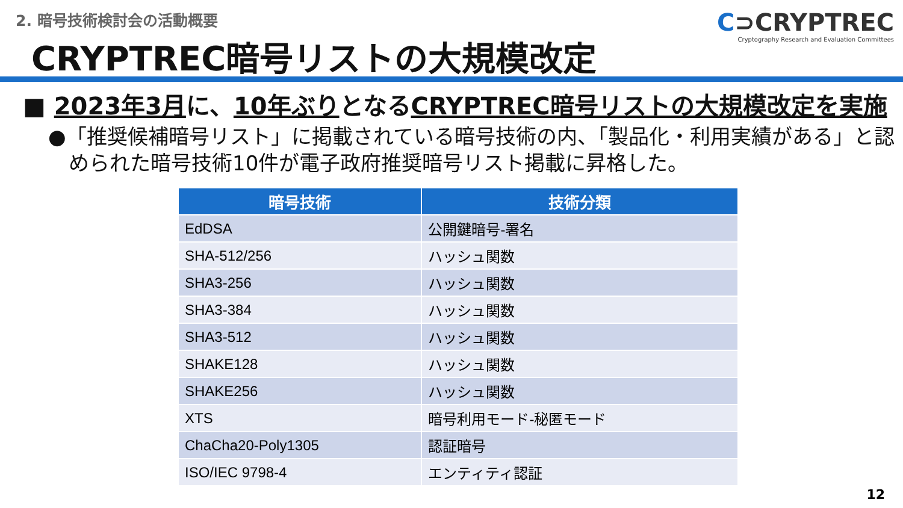2. 暗号技術検討会の活動概要
CRYPTREC暗号リストの大規模改定
C⊃CRYPTREC
Cryptography Research and Evaluation Committees
■ 2023年3月に、10年ぶりとなるCRYPTREC暗号リストの大規模改定を実施
●「推奨候補暗号リスト」に掲載されている暗号技術の内、「製品化・利用実績がある」と認められた暗号技術10件が電子政府推奨暗号リスト掲載に昇格した。
| 暗号技術 | 技術分類 |
| --- | --- |
| EdDSA | 公開鍵暗号-署名 |
| SHA-512/256 | ハッシュ関数 |
| SHA3-256 | ハッシュ関数 |
| SHA3-384 | ハッシュ関数 |
| SHA3-512 | ハッシュ関数 |
| SHAKE128 | ハッシュ関数 |
| SHAKE256 | ハッシュ関数 |
| XTS | 暗号利用モード-秘匿モード |
| ChaCha20-Poly1305 | 認証暗号 |
| ISO/IEC 9798-4 | エンティティ認証 |
12